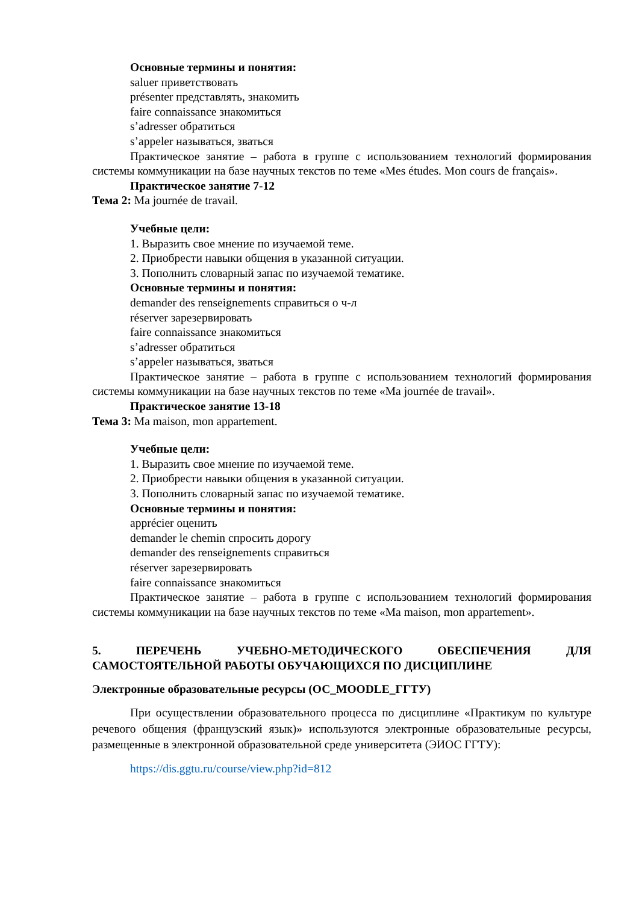Основные термины и понятия:
saluer приветствовать
présenter представлять, знакомить
faire connaissance знакомиться
s’adresser обратиться
s’appeler называться, зваться
Практическое занятие – работа в группе с использованием технологий формирования системы коммуникации на базе научных текстов по теме «Mes études. Mon cours de français».
Практическое занятие 7-12
Тема 2: Ma journée de travail.
Учебные цели:
1. Выразить свое мнение по изучаемой теме.
2. Приобрести навыки общения в указанной ситуации.
3. Пополнить словарный запас по изучаемой тематике.
Основные термины и понятия:
demander des renseignements справиться о ч-л
réserver зарезервировать
faire connaissance знакомиться
s’adresser обратиться
s’appeler называться, зваться
Практическое занятие – работа в группе с использованием технологий формирования системы коммуникации на базе научных текстов по теме «Ma journée de travail».
Практическое занятие 13-18
Тема 3: Ma maison, mon appartement.
Учебные цели:
1. Выразить свое мнение по изучаемой теме.
2. Приобрести навыки общения в указанной ситуации.
3. Пополнить словарный запас по изучаемой тематике.
Основные термины и понятия:
apprécier оценить
demander le chemin спросить дорогу
demander des renseignements справиться
réserver зарезервировать
faire connaissance знакомиться
Практическое занятие – работа в группе с использованием технологий формирования системы коммуникации на базе научных текстов по теме «Ma maison, mon appartement».
5. ПЕРЕЧЕНЬ УЧЕБНО-МЕТОДИЧЕСКОГО ОБЕСПЕЧЕНИЯ ДЛЯ САМОСТОЯТЕЛЬНОЙ РАБОТЫ ОБУЧАЮЩИХСЯ ПО ДИСЦИПЛИНЕ
Электронные образовательные ресурсы (ОС_MOODLE_ГГТУ)
При осуществлении образовательного процесса по дисциплине «Практикум по культуре речевого общения (французский язык)» используются электронные образовательные ресурсы, размещенные в электронной образовательной среде университета (ЭИОС ГГТУ):
https://dis.ggtu.ru/course/view.php?id=812